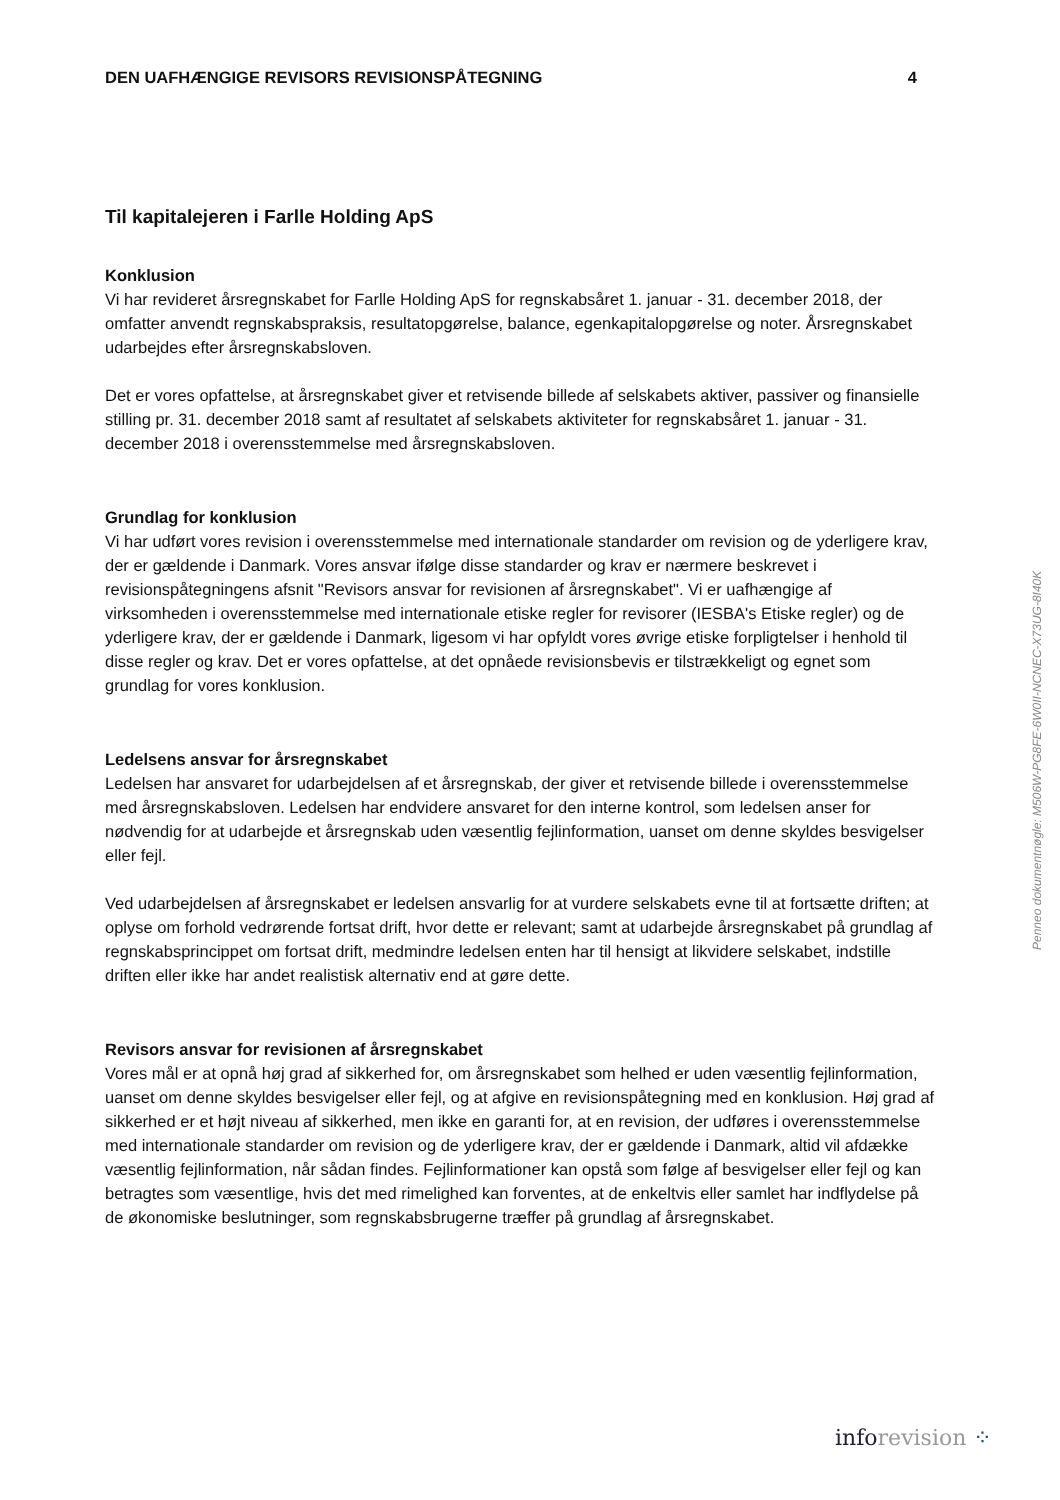DEN UAFHÆNGIGE REVISORS REVISIONSPÅTEGNING 4
Til kapitalejeren i Farlle Holding ApS
Konklusion
Vi har revideret årsregnskabet for Farlle Holding ApS for regnskabsåret 1. januar - 31. december 2018, der omfatter anvendt regnskabspraksis, resultatopgørelse, balance, egenkapitalopgørelse og noter. Årsregnskabet udarbejdes efter årsregnskabsloven.
Det er vores opfattelse, at årsregnskabet giver et retvisende billede af selskabets aktiver, passiver og finansielle stilling pr. 31. december 2018 samt af resultatet af selskabets aktiviteter for regnskabsåret 1. januar - 31. december 2018 i overensstemmelse med årsregnskabsloven.
Grundlag for konklusion
Vi har udført vores revision i overensstemmelse med internationale standarder om revision og de yderligere krav, der er gældende i Danmark. Vores ansvar ifølge disse standarder og krav er nærmere beskrevet i revisionspåtegningens afsnit "Revisors ansvar for revisionen af årsregnskabet". Vi er uafhængige af virksomheden i overensstemmelse med internationale etiske regler for revisorer (IESBA's Etiske regler) og de yderligere krav, der er gældende i Danmark, ligesom vi har opfyldt vores øvrige etiske forpligtelser i henhold til disse regler og krav. Det er vores opfattelse, at det opnåede revisionsbevis er tilstrækkeligt og egnet som grundlag for vores konklusion.
Ledelsens ansvar for årsregnskabet
Ledelsen har ansvaret for udarbejdelsen af et årsregnskab, der giver et retvisende billede i overensstemmelse med årsregnskabsloven. Ledelsen har endvidere ansvaret for den interne kontrol, som ledelsen anser for nødvendig for at udarbejde et årsregnskab uden væsentlig fejlinformation, uanset om denne skyldes besvigelser eller fejl.
Ved udarbejdelsen af årsregnskabet er ledelsen ansvarlig for at vurdere selskabets evne til at fortsætte driften; at oplyse om forhold vedrørende fortsat drift, hvor dette er relevant; samt at udarbejde årsregnskabet på grundlag af regnskabsprincippet om fortsat drift, medmindre ledelsen enten har til hensigt at likvidere selskabet, indstille driften eller ikke har andet realistisk alternativ end at gøre dette.
Revisors ansvar for revisionen af årsregnskabet
Vores mål er at opnå høj grad af sikkerhed for, om årsregnskabet som helhed er uden væsentlig fejlinformation, uanset om denne skyldes besvigelser eller fejl, og at afgive en revisionspåtegning med en konklusion. Høj grad af sikkerhed er et højt niveau af sikkerhed, men ikke en garanti for, at en revision, der udføres i overensstemmelse med internationale standarder om revision og de yderligere krav, der er gældende i Danmark, altid vil afdække væsentlig fejlinformation, når sådan findes. Fejlinformationer kan opstå som følge af besvigelser eller fejl og kan betragtes som væsentlige, hvis det med rimelighed kan forventes, at de enkeltvis eller samlet har indflydelse på de økonomiske beslutninger, som regnskabsbrugerne træffer på grundlag af årsregnskabet.
Penneo dokumentnøgle: M506W-PG8FE-6W0II-NCNEC-X73UG-8I40K
info revision ⁘